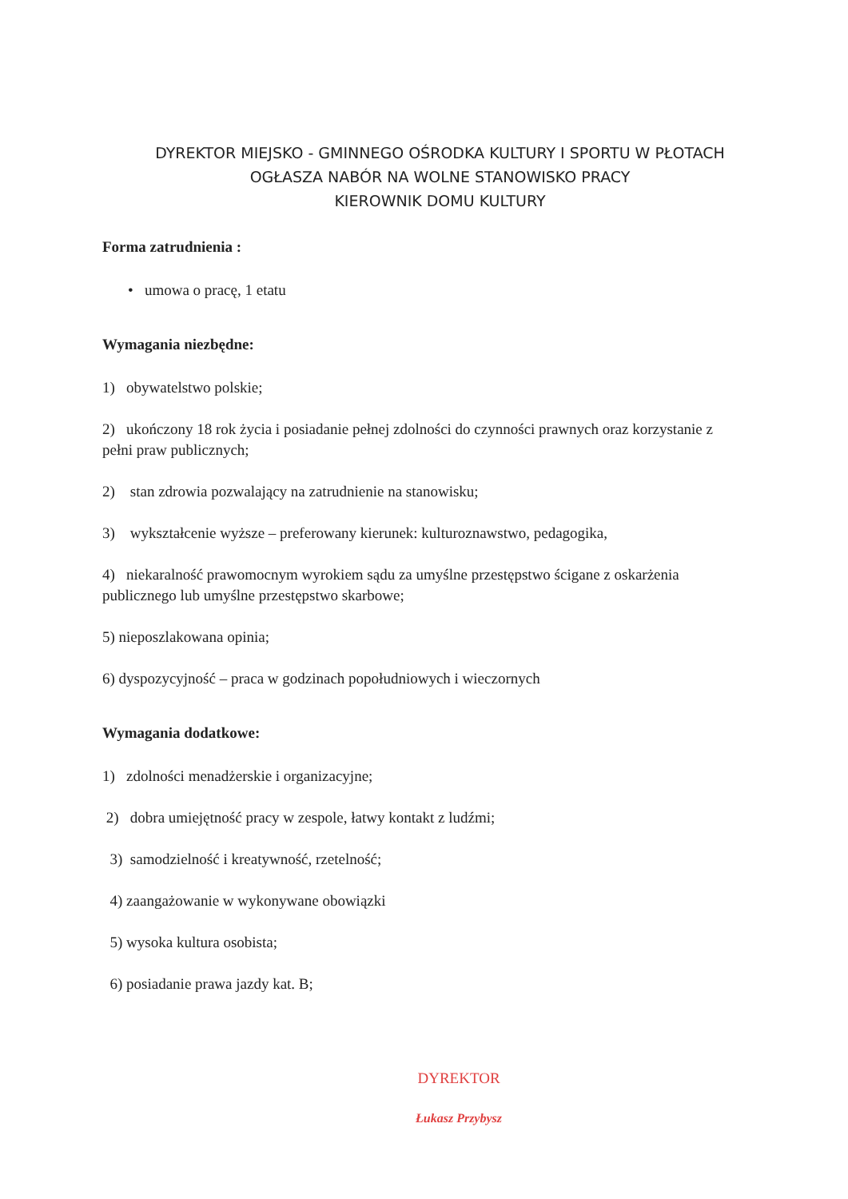DYREKTOR MIEJSKO - GMINNEGO OŚRODKA KULTURY I SPORTU W PŁOTACH
OGŁASZA NABÓR NA WOLNE STANOWISKO PRACY
KIEROWNIK DOMU KULTURY
Forma zatrudnienia :
• umowa o pracę, 1 etatu
Wymagania niezbędne:
1) obywatelstwo polskie;
2) ukończony 18 rok życia i posiadanie pełnej zdolności do czynności prawnych oraz korzystanie z pełni praw publicznych;
2) stan zdrowia pozwalający na zatrudnienie na stanowisku;
3) wykształcenie wyższe – preferowany kierunek: kulturoznawstwo, pedagogika,
4) niekaralność prawomocnym wyrokiem sądu za umyślne przestępstwo ścigane z oskarżenia publicznego lub umyślne przestępstwo skarbowe;
5) nieposzlakowana opinia;
6) dyspozycyjność – praca w godzinach popołudniowych i wieczornych
Wymagania dodatkowe:
1) zdolności menadżerskie i organizacyjne;
2) dobra umiejętność pracy w zespole, łatwy kontakt z ludźmi;
3) samodzielność i kreatywność, rzetelność;
4) zaangażowanie w wykonywane obowiązki
5) wysoka kultura osobista;
6) posiadanie prawa jazdy kat. B;
DYREKTOR
Łukasz Przybysz